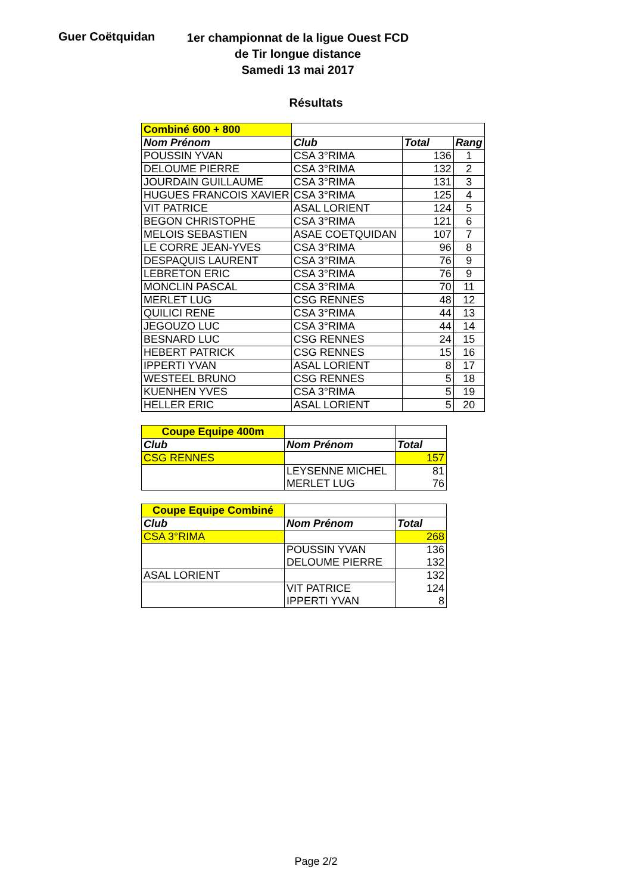Guer Coëtquidan
1er championnat de la ligue Ouest FCD
de Tir longue distance
Samedi 13 mai 2017
Résultats
| Combiné 600 + 800 | | | |
| Nom Prénom | Club | Total | Rang |
| POUSSIN YVAN | CSA 3°RIMA | 136 | 1 |
| DELOUME PIERRE | CSA 3°RIMA | 132 | 2 |
| JOURDAIN GUILLAUME | CSA 3°RIMA | 131 | 3 |
| HUGUES FRANCOIS XAVIER | CSA 3°RIMA | 125 | 4 |
| VIT PATRICE | ASAL LORIENT | 124 | 5 |
| BEGON CHRISTOPHE | CSA 3°RIMA | 121 | 6 |
| MELOIS SEBASTIEN | ASAE COETQUIDAN | 107 | 7 |
| LE CORRE JEAN-YVES | CSA 3°RIMA | 96 | 8 |
| DESPAQUIS LAURENT | CSA 3°RIMA | 76 | 9 |
| LEBRETON ERIC | CSA 3°RIMA | 76 | 9 |
| MONCLIN PASCAL | CSA 3°RIMA | 70 | 11 |
| MERLET LUG | CSG RENNES | 48 | 12 |
| QUILICI RENE | CSA 3°RIMA | 44 | 13 |
| JEGOUZO LUC | CSA 3°RIMA | 44 | 14 |
| BESNARD LUC | CSG RENNES | 24 | 15 |
| HEBERT PATRICK | CSG RENNES | 15 | 16 |
| IPPERTI YVAN | ASAL LORIENT | 8 | 17 |
| WESTEEL BRUNO | CSG RENNES | 5 | 18 |
| KUENHEN YVES | CSA 3°RIMA | 5 | 19 |
| HELLER ERIC | ASAL LORIENT | 5 | 20 |
| Coupe Equipe 400m | | |
| Club | Nom Prénom | Total |
| CSG RENNES | | 157 |
| | LEYSENNE MICHEL | 81 |
| | MERLET LUG | 76 |
| Coupe Equipe Combiné | | |
| Club | Nom Prénom | Total |
| CSA 3°RIMA | | 268 |
| | POUSSIN YVAN | 136 |
| | DELOUME PIERRE | 132 |
| ASAL LORIENT | | 132 |
| | VIT PATRICE | 124 |
| | IPPERTI YVAN | 8 |
Page 2/2